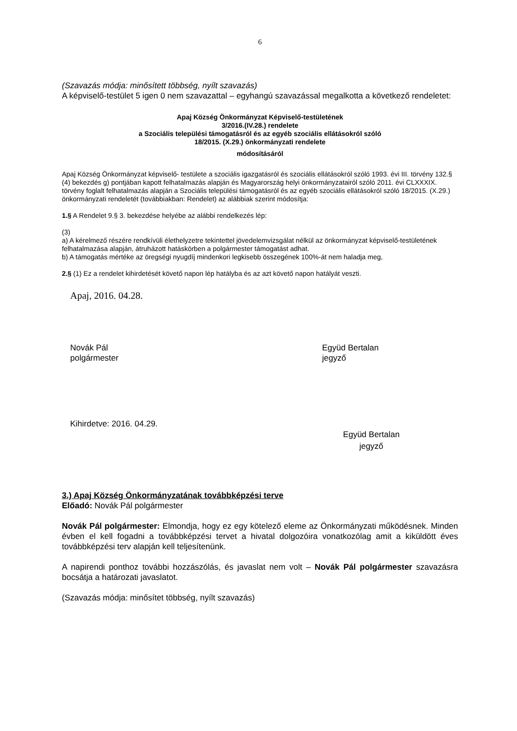6
(Szavazás módja: minősített többség, nyílt szavazás)
A képviselő-testület 5 igen 0 nem szavazattal – egyhangú szavazással megalkotta a következő rendeletet:
Apaj Község Önkormányzat Képviselő-testületének
3/2016.(IV.28.) rendelete
a Szociális települési támogatásról és az egyéb szociális ellátásokról szóló
18/2015. (X.29.) önkormányzati rendelete
módosításáról
Apaj Község Önkormányzat képviselő- testülete a szociális igazgatásról és szociális ellátásokról szóló 1993. évi III. törvény 132.§ (4) bekezdés g) pontjában kapott felhatalmazás alapján és Magyarország helyi önkormányzatairól szóló 2011. évi CLXXXIX. törvény foglalt felhatalmazás alapján a Szociális települési támogatásról és az egyéb szociális ellátásokról szóló 18/2015. (X.29.) önkormányzati rendeletét (továbbiakban: Rendelet) az alábbiak szerint módosítja:
1.§ A Rendelet 9.§ 3. bekezdése helyébe az alábbi rendelkezés lép:
(3)
a) A kérelmező részére rendkívüli élethelyzetre tekintettel jövedelemvizsgálat nélkül az önkormányzat képviselő-testületének felhatalmazása alapján, átruházott hatáskörben a polgármester támogatást adhat.
b) A támogatás mértéke az öregségi nyugdíj mindenkori legkisebb összegének 100%-át nem haladja meg,
2.§ (1) Ez a rendelet kihirdetését követő napon lép hatályba és az azt követő napon hatályát veszti.
Apaj, 2016. 04.28.
Novák Pál
polgármester
Együd Bertalan
jegyző
Kihirdetve: 2016. 04.29.
Együd Bertalan
jegyző
3.) Apaj Község Önkormányzatának továbbképzési terve
Előadó: Novák Pál polgármester
Novák Pál polgármester: Elmondja, hogy ez egy kötelező eleme az Önkormányzati működésnek. Minden évben el kell fogadni a továbbképzési tervet a hivatal dolgozóira vonatkozólag amit a kiküldött éves továbbképzési terv alapján kell teljesítenünk.
A napirendi ponthoz további hozzászólás, és javaslat nem volt – Novák Pál polgármester szavazásra bocsátja a határozati javaslatot.
(Szavazás módja: minősítet többség, nyílt szavazás)